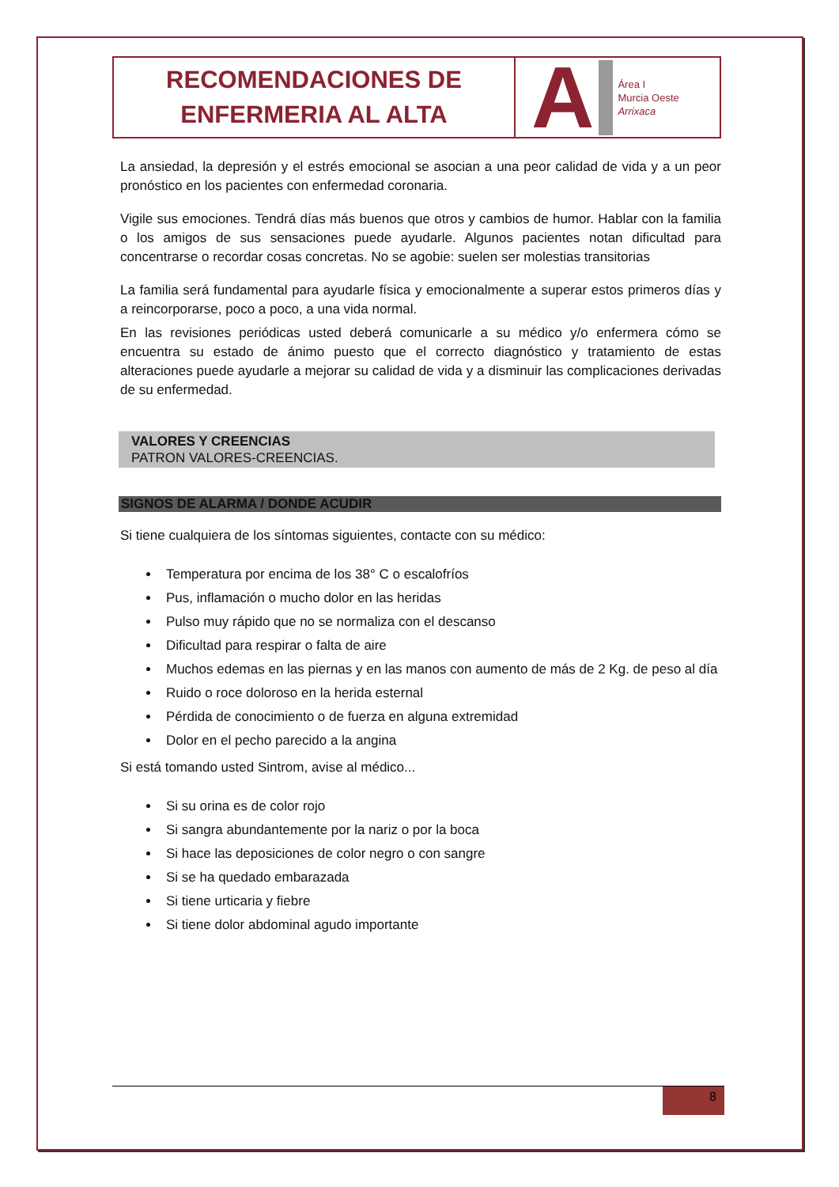RECOMENDACIONES DE
ENFERMERIA AL ALTA
A
Área I
Murcia Oeste
Arrixaca
La ansiedad, la depresión y el estrés emocional se asocian a una peor calidad de vida y a un peor pronóstico en los pacientes con enfermedad coronaria.
Vigile sus emociones. Tendrá días más buenos que otros y cambios de humor. Hablar con la familia o los amigos de sus sensaciones puede ayudarle. Algunos pacientes notan dificultad para concentrarse o recordar cosas concretas. No se agobie: suelen ser molestias transitorias
La familia será fundamental para ayudarle física y emocionalmente a superar estos primeros días y a reincorporarse, poco a poco, a una vida normal.
En las revisiones periódicas usted deberá comunicarle a su médico y/o enfermera cómo se encuentra su estado de ánimo puesto que el correcto diagnóstico y tratamiento de estas alteraciones puede ayudarle a mejorar su calidad de vida y a disminuir las complicaciones derivadas de su enfermedad.
VALORES Y CREENCIAS
PATRON VALORES-CREENCIAS.
SIGNOS DE ALARMA / DONDE ACUDIR
Si tiene cualquiera de los síntomas siguientes, contacte con su médico:
Temperatura por encima de los 38° C o escalofríos
Pus, inflamación o mucho dolor en las heridas
Pulso muy rápido que no se normaliza con el descanso
Dificultad para respirar o falta de aire
Muchos edemas en las piernas y en las manos con aumento de más de 2 Kg. de peso al día
Ruido o roce doloroso en la herida esternal
Pérdida de conocimiento o de fuerza en alguna extremidad
Dolor en el pecho parecido a la angina
Si está tomando usted Sintrom, avise al médico...
Si su orina es de color rojo
Si sangra abundantemente por la nariz o por la boca
Si hace las deposiciones de color negro o con sangre
Si se ha quedado embarazada
Si tiene urticaria y fiebre
Si tiene dolor abdominal agudo importante
8